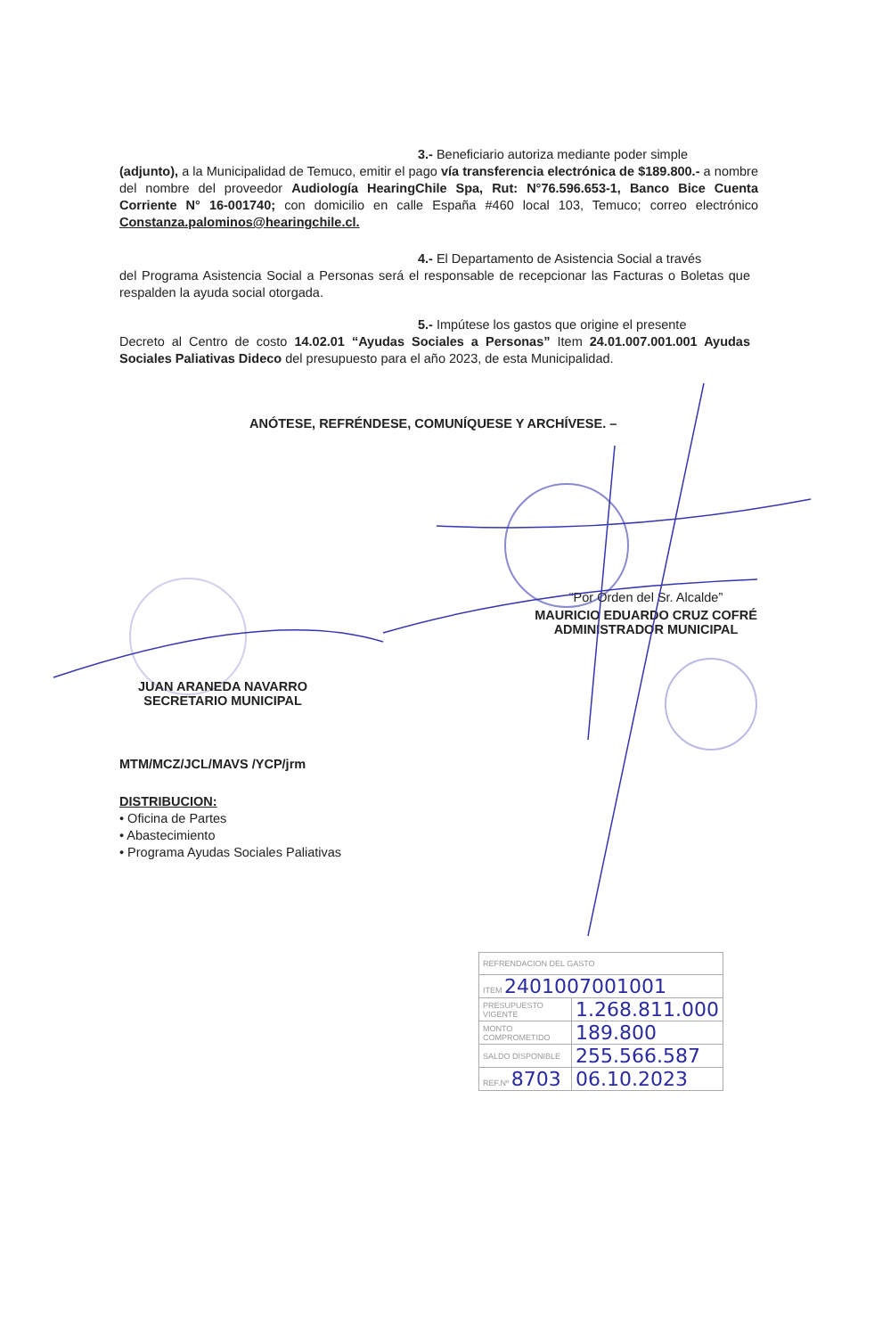3.- Beneficiario autoriza mediante poder simple
(adjunto), a la Municipalidad de Temuco, emitir el pago vía transferencia electrónica de $189.800.- a nombre del nombre del proveedor Audiología HearingChile Spa, Rut: N°76.596.653-1, Banco Bice Cuenta Corriente N° 16-001740; con domicilio en calle España #460 local 103, Temuco; correo electrónico Constanza.palominos@hearingchile.cl.
4.- El Departamento de Asistencia Social a través
del Programa Asistencia Social a Personas será el responsable de recepcionar las Facturas o Boletas que respalden la ayuda social otorgada.
5.- Impútese los gastos que origine el presente
Decreto al Centro de costo 14.02.01 “Ayudas Sociales a Personas” Item 24.01.007.001.001 Ayudas Sociales Paliativas Dideco del presupuesto para el año 2023, de esta Municipalidad.
ANÓTESE, REFRÉNDESE, COMUNÍQUESE Y ARCHÍVESE. –
“Por Orden del Sr. Alcalde”
MAURICIO EDUARDO CRUZ COFRÉ
ADMINISTRADOR MUNICIPAL
JUAN ARANEDA NAVARRO
SECRETARIO MUNICIPAL
MTM/MCZ/JCL/MAVS /YCP/jrm
DISTRIBUCION:
• Oficina de Partes
• Abastecimiento
• Programa Ayudas Sociales Paliativas
| REFRENDACION DEL GASTO | |
| ITEM 2401007001001 | |
| PRESUPUESTO VIGENTE | 1.268.811.000 |
| MONTO COMPROMETIDO | 189.800 |
| SALDO DISPONIBLE | 255.566.587 |
| REF.Nº 8703 | 06.10.2023 |